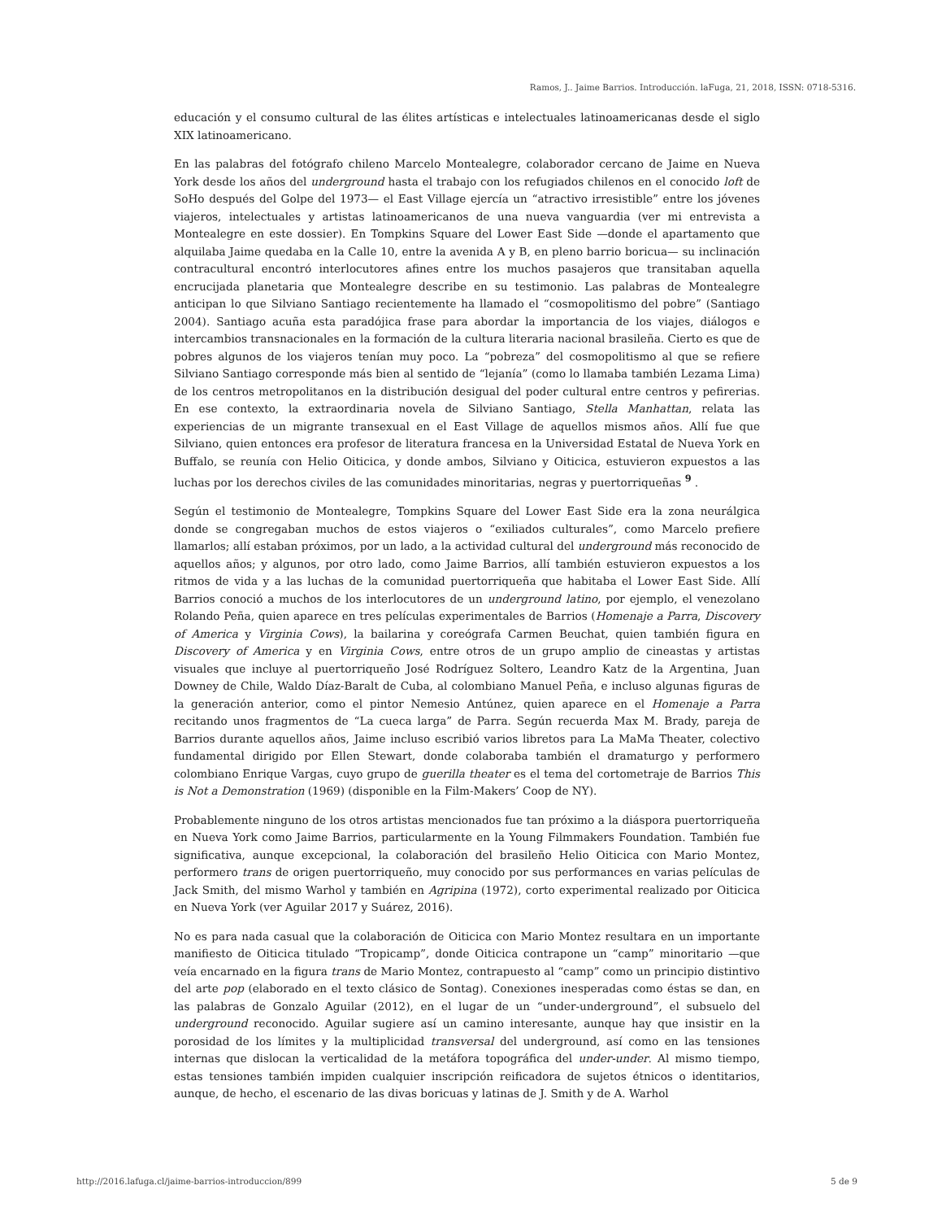Ramos, J.. Jaime Barrios. Introducción. laFuga, 21, 2018, ISSN: 0718-5316.
educación y el consumo cultural de las élites artísticas e intelectuales latinoamericanas desde el siglo XIX latinoamericano.
En las palabras del fotógrafo chileno Marcelo Montealegre, colaborador cercano de Jaime en Nueva York desde los años del underground hasta el trabajo con los refugiados chilenos en el conocido loft de SoHo después del Golpe del 1973— el East Village ejercía un “atractivo irresistible” entre los jóvenes viajeros, intelectuales y artistas latinoamericanos de una nueva vanguardia (ver mi entrevista a Montealegre en este dossier). En Tompkins Square del Lower East Side —donde el apartamento que alquilaba Jaime quedaba en la Calle 10, entre la avenida A y B, en pleno barrio boricua— su inclinación contracultural encontró interlocutores afines entre los muchos pasajeros que transitaban aquella encrucijada planetaria que Montealegre describe en su testimonio. Las palabras de Montealegre anticipan lo que Silviano Santiago recientemente ha llamado el “cosmopolitismo del pobre” (Santiago 2004). Santiago acuña esta paradójica frase para abordar la importancia de los viajes, diálogos e intercambios transnacionales en la formación de la cultura literaria nacional brasileña. Cierto es que de pobres algunos de los viajeros tenían muy poco. La “pobreza” del cosmopolitismo al que se refiere Silviano Santiago corresponde más bien al sentido de “lejanía” (como lo llamaba también Lezama Lima) de los centros metropolitanos en la distribución desigual del poder cultural entre centros y pefirerias. En ese contexto, la extraordinaria novela de Silviano Santiago, Stella Manhattan, relata las experiencias de un migrante transexual en el East Village de aquellos mismos años. Allí fue que Silviano, quien entonces era profesor de literatura francesa en la Universidad Estatal de Nueva York en Buffalo, se reunía con Helio Oiticica, y donde ambos, Silviano y Oiticica, estuvieron expuestos a las luchas por los derechos civiles de las comunidades minoritarias, negras y puertorriqueñas <sup>9</sup> .
Según el testimonio de Montealegre, Tompkins Square del Lower East Side era la zona neurálgica donde se congregaban muchos de estos viajeros o “exiliados culturales”, como Marcelo prefiere llamarlos; allí estaban próximos, por un lado, a la actividad cultural del underground más reconocido de aquellos años; y algunos, por otro lado, como Jaime Barrios, allí también estuvieron expuestos a los ritmos de vida y a las luchas de la comunidad puertorriqueña que habitaba el Lower East Side. Allí Barrios conoció a muchos de los interlocutores de un underground latino, por ejemplo, el venezolano Rolando Peña, quien aparece en tres películas experimentales de Barrios (Homenaje a Parra, Discovery of America y Virginia Cows), la bailarina y coreógrafa Carmen Beuchat, quien también figura en Discovery of America y en Virginia Cows, entre otros de un grupo amplio de cineastas y artistas visuales que incluye al puertorriqueño José Rodríguez Soltero, Leandro Katz de la Argentina, Juan Downey de Chile, Waldo Díaz-Baralt de Cuba, al colombiano Manuel Peña, e incluso algunas figuras de la generación anterior, como el pintor Nemesio Antúnez, quien aparece en el Homenaje a Parra recitando unos fragmentos de “La cueca larga” de Parra. Según recuerda Max M. Brady, pareja de Barrios durante aquellos años, Jaime incluso escribió varios libretos para La MaMa Theater, colectivo fundamental dirigido por Ellen Stewart, donde colaboraba también el dramaturgo y performero colombiano Enrique Vargas, cuyo grupo de guerilla theater es el tema del cortometraje de Barrios This is Not a Demonstration (1969) (disponible en la Film-Makers’ Coop de NY).
Probablemente ninguno de los otros artistas mencionados fue tan próximo a la diáspora puertorriqueña en Nueva York como Jaime Barrios, particularmente en la Young Filmmakers Foundation. También fue significativa, aunque excepcional, la colaboración del brasileño Helio Oiticica con Mario Montez, performero trans de origen puertorriqueño, muy conocido por sus performances en varias películas de Jack Smith, del mismo Warhol y también en Agripina (1972), corto experimental realizado por Oiticica en Nueva York (ver Aguilar 2017 y Suárez, 2016).
No es para nada casual que la colaboración de Oiticica con Mario Montez resultara en un importante manifiesto de Oiticica titulado “Tropicamp”, donde Oiticica contrapone un “camp” minoritario —que veía encarnado en la figura trans de Mario Montez, contrapuesto al “camp” como un principio distintivo del arte pop (elaborado en el texto clásico de Sontag). Conexiones inesperadas como éstas se dan, en las palabras de Gonzalo Aguilar (2012), en el lugar de un “under-underground”, el subsuelo del underground reconocido. Aguilar sugiere así un camino interesante, aunque hay que insistir en la porosidad de los límites y la multiplicidad transversal del underground, así como en las tensiones internas que dislocan la verticalidad de la metáfora topográfica del under-under. Al mismo tiempo, estas tensiones también impiden cualquier inscripción reificadora de sujetos étnicos o identitarios, aunque, de hecho, el escenario de las divas boricuas y latinas de J. Smith y de A. Warhol
http://2016.lafuga.cl/jaime-barrios-introduccion/899 5 de 9